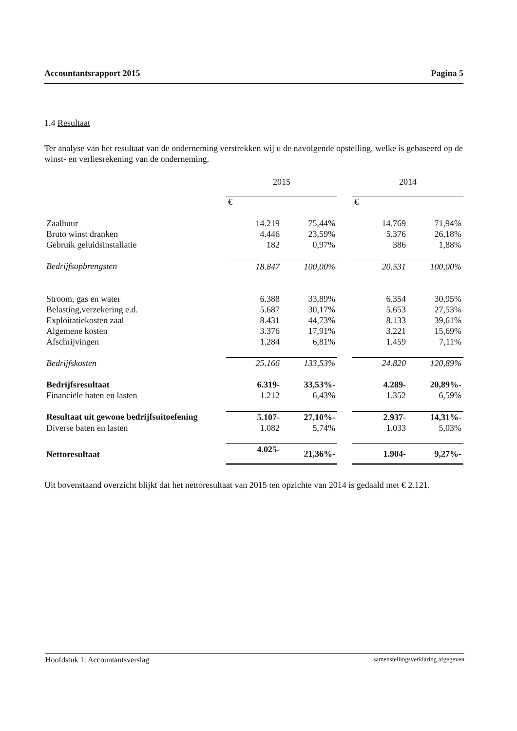Accountantsrapport 2015 Pagina 5
1.4 Resultaat
Ter analyse van het resultaat van de onderneming verstrekken wij u de navolgende opstelling, welke is gebaseerd op de winst- en verliesrekening van de onderneming.
| | 2015 | | | 2014 | |
| --- | --- | --- | --- | --- | --- |
| | € | | | € | |
| Zaalhuur | 14.219 | 75,44% | | 14.769 | 71,94% |
| Bruto winst dranken | 4.446 | 23,59% | | 5.376 | 26,18% |
| Gebruik geluidsinstallatie | 182 | 0,97% | | 386 | 1,88% |
| Bedrijfsopbrengsten | 18.847 | 100,00% | | 20.531 | 100,00% |
| Stroom, gas en water | 6.388 | 33,89% | | 6.354 | 30,95% |
| Belasting,verzekering e.d. | 5.687 | 30,17% | | 5.653 | 27,53% |
| Exploitatiekosten zaal | 8.431 | 44,73% | | 8.133 | 39,61% |
| Algemene kosten | 3.376 | 17,91% | | 3.221 | 15,69% |
| Afschrijvingen | 1.284 | 6,81% | | 1.459 | 7,11% |
| Bedrijfskosten | 25.166 | 133,53% | | 24.820 | 120,89% |
| Bedrijfsresultaat | 6.319- | 33,53%- | | 4.289- | 20,89%- |
| Financiële baten en lasten | 1.212 | 6,43% | | 1.352 | 6,59% |
| Resultaat uit gewone bedrijfsuitoefening | 5.107- | 27,10%- | | 2.937- | 14,31%- |
| Diverse baten en lasten | 1.082 | 5,74% | | 1.033 | 5,03% |
| Nettoresultaat | 4.025- | 21,36%- | | 1.904- | 9,27%- |
Uit bovenstaand overzicht blijkt dat het nettoresultaat van 2015 ten opzichte van 2014 is gedaald met € 2.121.
Hoofdstuk 1: Accountantsverslag samenstellingsverklaring afgegeven